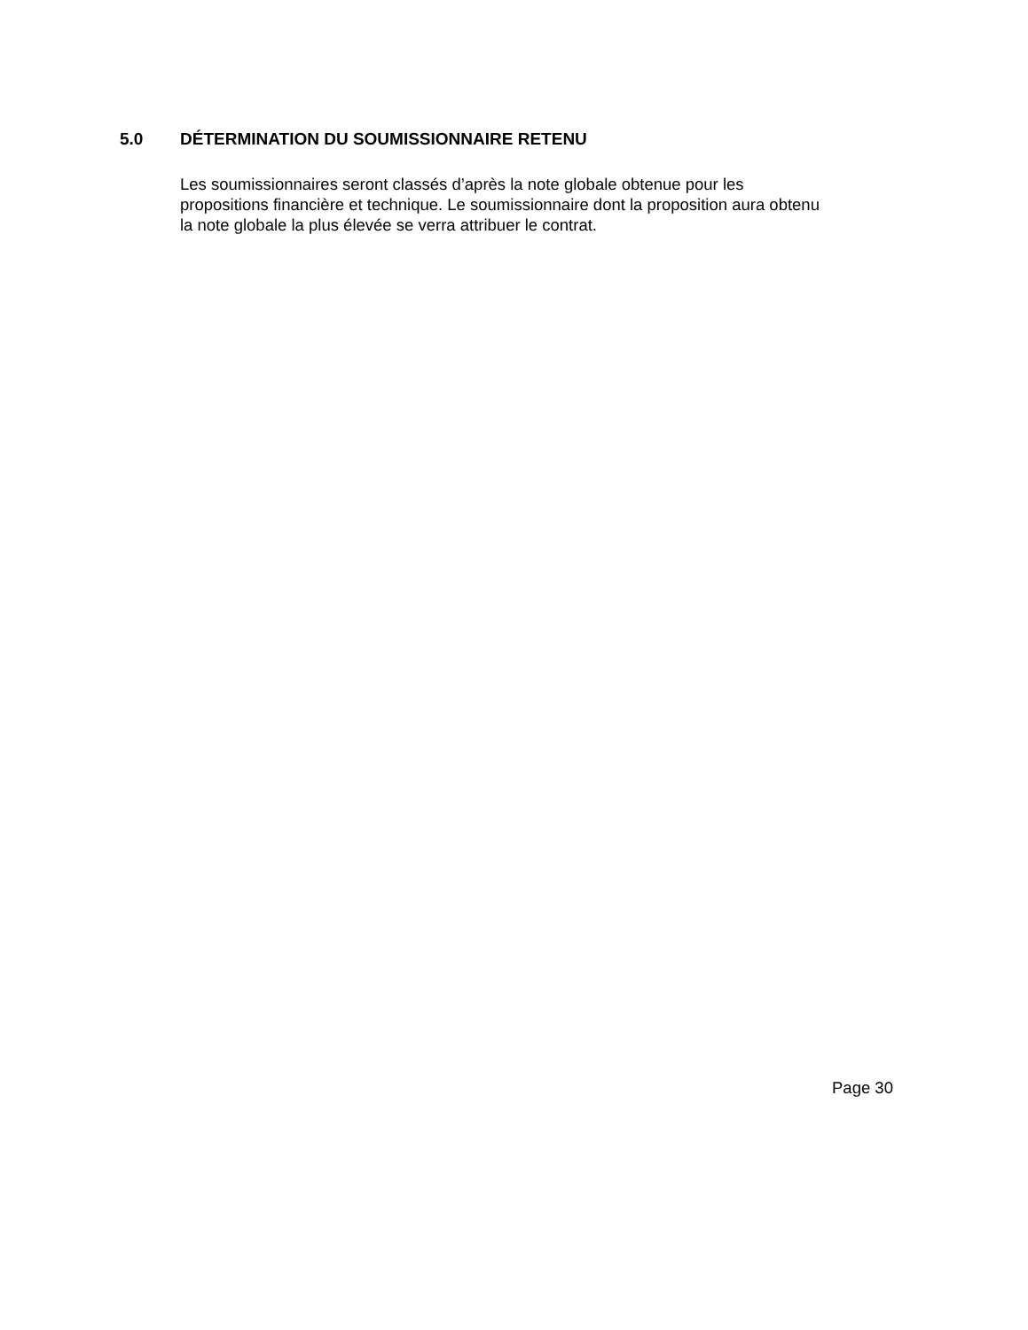5.0 DÉTERMINATION DU SOUMISSIONNAIRE RETENU
Les soumissionnaires seront classés d’après la note globale obtenue pour les
propositions financière et technique. Le soumissionnaire dont la proposition aura obtenu
la note globale la plus élevée se verra attribuer le contrat.
Page 30